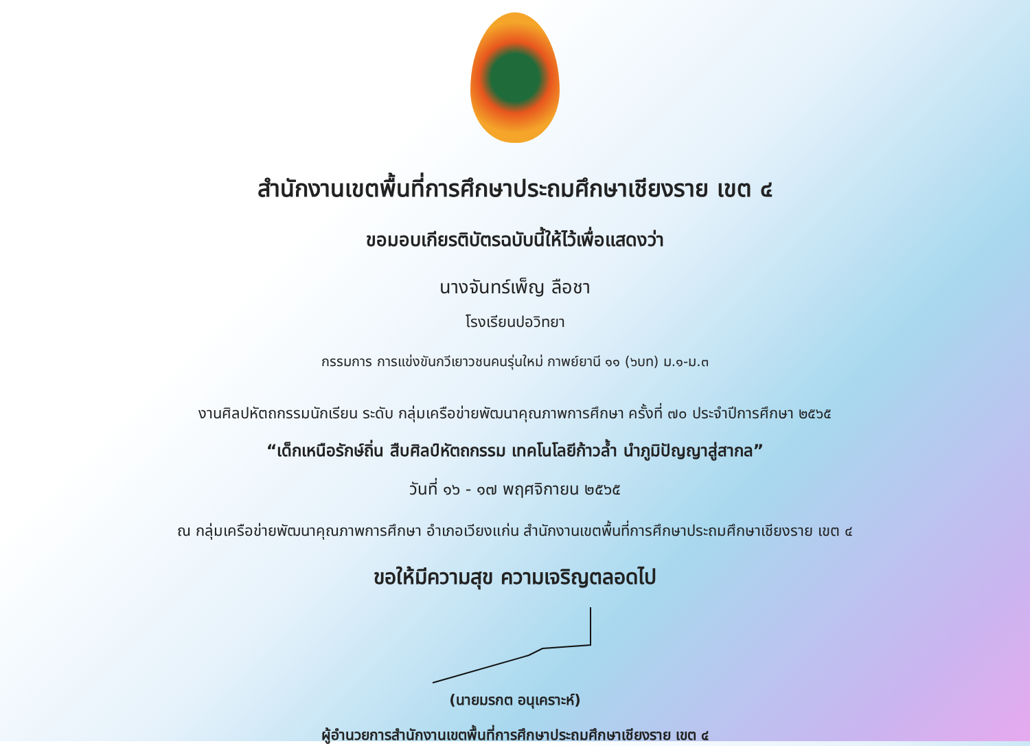สำนักงานเขตพื้นที่การศึกษาประถมศึกษาเชียงราย เขต ๔
ขอมอบเกียรติบัตรฉบับนี้ให้ไว้เพื่อแสดงว่า
นางจันทร์เพ็ญ ลือชา
โรงเรียนปอวิทยา
กรรมการ การแข่งขันกวีเยาวชนคนรุ่นใหม่ กาพย์ยานี ๑๑ (๖บท) ม.๑-ม.๓
งานศิลปหัตถกรรมนักเรียน ระดับ กลุ่มเครือข่ายพัฒนาคุณภาพการศึกษา ครั้งที่ ๗๐ ประจำปีการศึกษา ๒๕๖๕
“เด็กเหนือรักษ์ถิ่น สืบศิลป์หัตถกรรม เทคโนโลยีก้าวล้ำ นำภูมิปัญญาสู่สากล”
วันที่ ๑๖ - ๑๗ พฤศจิกายน ๒๕๖๕
ณ กลุ่มเครือข่ายพัฒนาคุณภาพการศึกษา อำเภอเวียงแก่น สำนักงานเขตพื้นที่การศึกษาประถมศึกษาเชียงราย เขต ๔
ขอให้มีความสุข ความเจริญตลอดไป
(นายมรกต อนุเคราะห์)
ผู้อำนวยการสำนักงานเขตพื้นที่การศึกษาประถมศึกษาเชียงราย เขต ๔